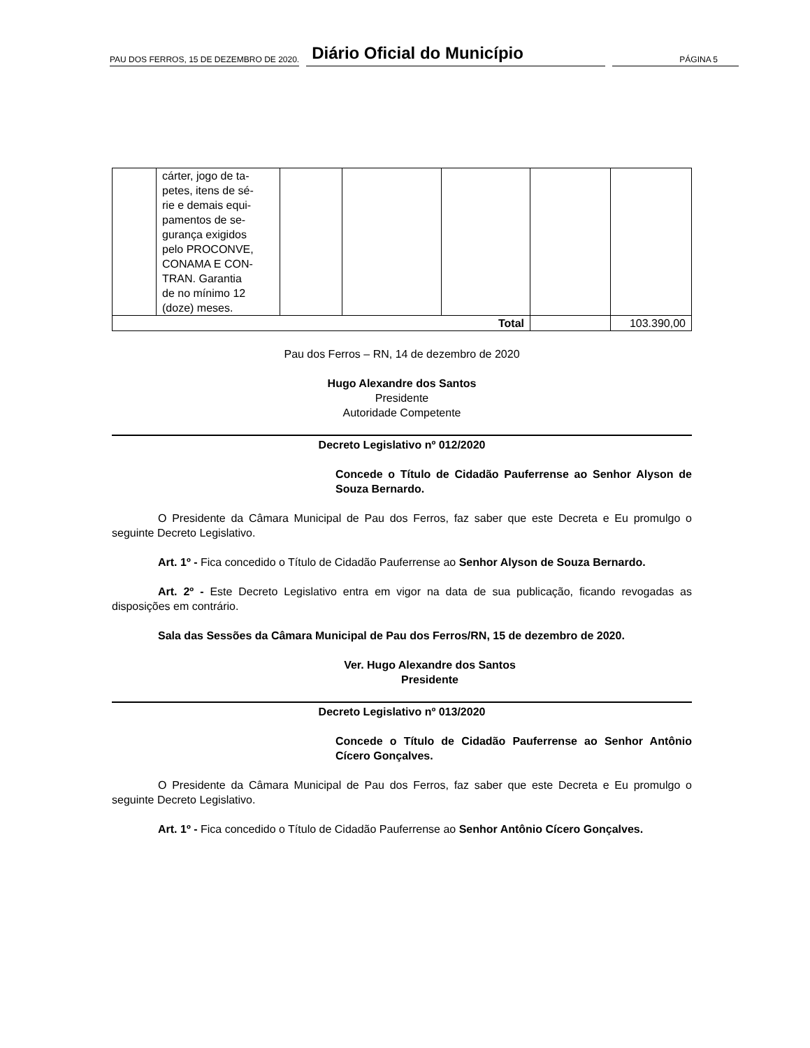PAU DOS FERROS, 15 DE DEZEMBRO DE 2020. Diário Oficial do Município PÁGINA 5
| | cárter, jogo de ta- petes, itens de sé- rie e demais equi- pamentos de se- gurança exigidos pelo PROCONVE, CONAMA E CON- TRAN. Garantia de no mínimo 12 (doze) meses. | | | | | |
| Total | | | | | | 103.390,00 |
Pau dos Ferros – RN, 14 de dezembro de 2020
Hugo Alexandre dos Santos
Presidente
Autoridade Competente
Decreto Legislativo nº 012/2020
Concede o Título de Cidadão Pauferrense ao Senhor Alyson de Souza Bernardo.
O Presidente da Câmara Municipal de Pau dos Ferros, faz saber que este Decreta e Eu promulgo o seguinte Decreto Legislativo.
Art. 1º - Fica concedido o Título de Cidadão Pauferrense ao Senhor Alyson de Souza Bernardo.
Art. 2º - Este Decreto Legislativo entra em vigor na data de sua publicação, ficando revogadas as disposições em contrário.
Sala das Sessões da Câmara Municipal de Pau dos Ferros/RN, 15 de dezembro de 2020.
Ver. Hugo Alexandre dos Santos
Presidente
Decreto Legislativo nº 013/2020
Concede o Título de Cidadão Pauferrense ao Senhor Antônio Cícero Gonçalves.
O Presidente da Câmara Municipal de Pau dos Ferros, faz saber que este Decreta e Eu promulgo o seguinte Decreto Legislativo.
Art. 1º - Fica concedido o Título de Cidadão Pauferrense ao Senhor Antônio Cícero Gonçalves.